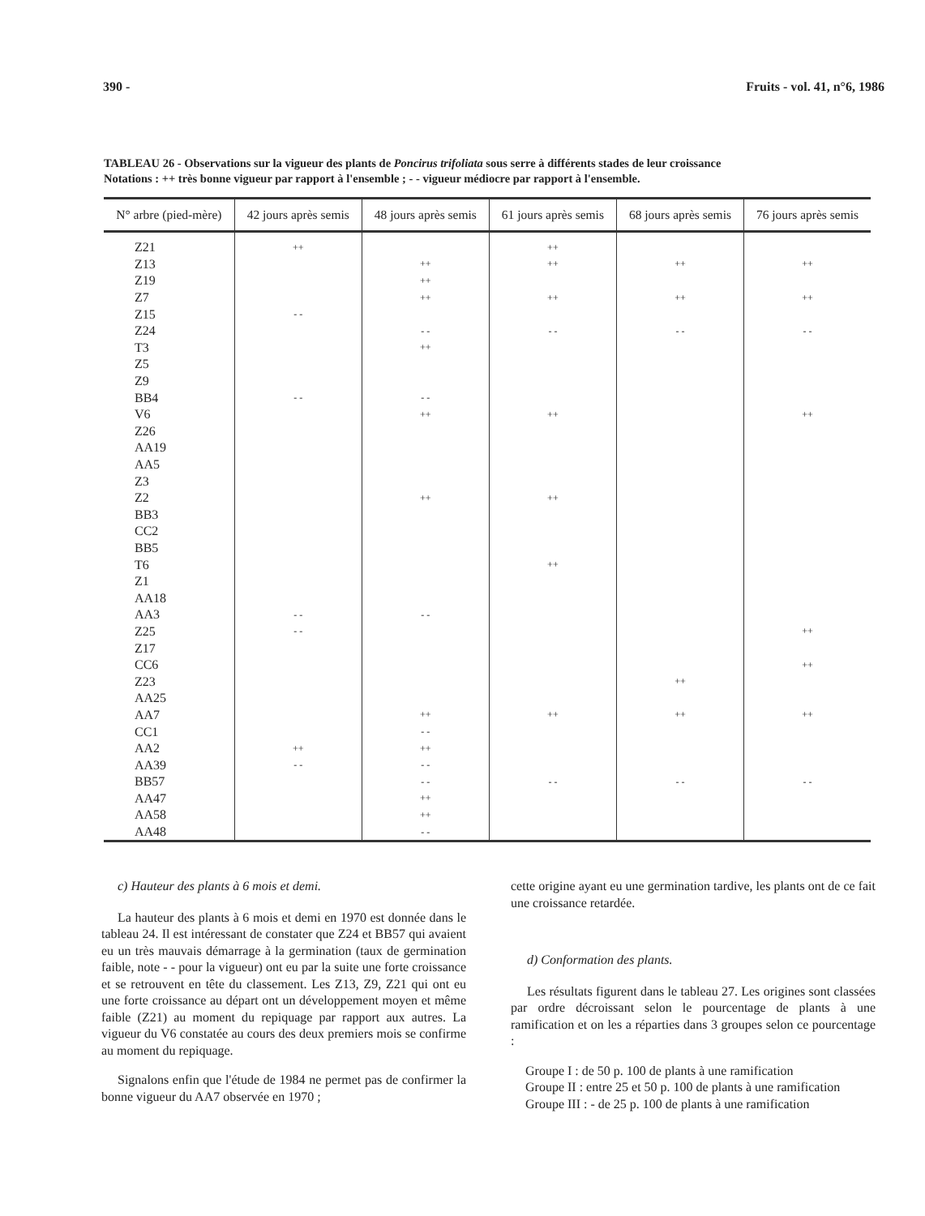390 - Fruits - vol. 41, n°6, 1986
TABLEAU 26 - Observations sur la vigueur des plants de Poncirus trifoliata sous serre à différents stades de leur croissance
Notations : ++ très bonne vigueur par rapport à l'ensemble ; - - vigueur médiocre par rapport à l'ensemble.
| N° arbre (pied-mère) | 42 jours après semis | 48 jours après semis | 61 jours après semis | 68 jours après semis | 76 jours après semis |
| --- | --- | --- | --- | --- | --- |
| Z21 | ++ | | ++ | | |
| Z13 | | ++ | ++ | ++ | ++ |
| Z19 | | ++ | | | |
| Z7 | | ++ | ++ | ++ | ++ |
| Z15 | - - | | | | |
| Z24 | | - - | - - | - - | - - |
| T3 | | ++ | | | |
| Z5 | | | | | |
| Z9 | | | | | |
| BB4 | - - | - - | | | |
| V6 | | ++ | ++ | | ++ |
| Z26 | | | | | |
| AA19 | | | | | |
| AA5 | | | | | |
| Z3 | | | | | |
| Z2 | | ++ | ++ | | |
| BB3 | | | | | |
| CC2 | | | | | |
| BB5 | | | | | |
| T6 | | | ++ | | |
| Z1 | | | | | |
| AA18 | | | | | |
| AA3 | - - | - - | | | |
| Z25 | - - | | | | ++ |
| Z17 | | | | | |
| CC6 | | | | | ++ |
| Z23 | | | | ++ | |
| AA25 | | | | | |
| AA7 | | ++ | ++ | ++ | ++ |
| CC1 | | - - | | | |
| AA2 | ++ | ++ | | | |
| AA39 | - - | - - | | | |
| BB57 | | - - | - - | - - | - - |
| AA47 | | ++ | | | |
| AA58 | | ++ | | | |
| AA48 | | - - | | | |
c) Hauteur des plants à 6 mois et demi.
La hauteur des plants à 6 mois et demi en 1970 est donnée dans le tableau 24. Il est intéressant de constater que Z24 et BB57 qui avaient eu un très mauvais démarrage à la germination (taux de germination faible, note - - pour la vigueur) ont eu par la suite une forte croissance et se retrouvent en tête du classement. Les Z13, Z9, Z21 qui ont eu une forte croissance au départ ont un développement moyen et même faible (Z21) au moment du repiquage par rapport aux autres. La vigueur du V6 constatée au cours des deux premiers mois se confirme au moment du repiquage.
Signalons enfin que l'étude de 1984 ne permet pas de confirmer la bonne vigueur du AA7 observée en 1970 ;
cette origine ayant eu une germination tardive, les plants ont de ce fait une croissance retardée.
d) Conformation des plants.
Les résultats figurent dans le tableau 27. Les origines sont classées par ordre décroissant selon le pourcentage de plants à une ramification et on les a réparties dans 3 groupes selon ce pourcentage :
Groupe I : de 50 p. 100 de plants à une ramification
Groupe II : entre 25 et 50 p. 100 de plants à une ramification
Groupe III : - de 25 p. 100 de plants à une ramification